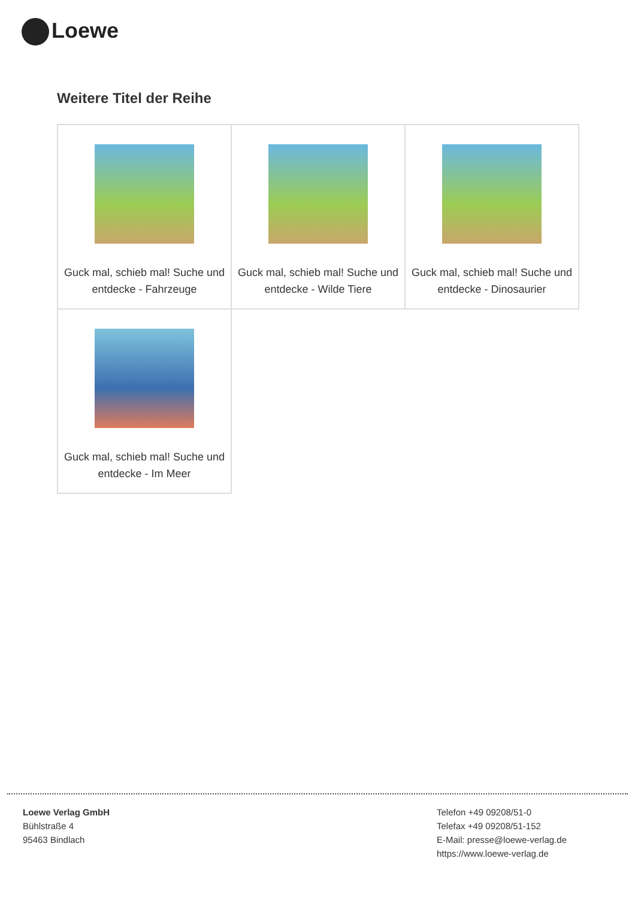Loewe
Weitere Titel der Reihe
| Guck mal, schieb mal! Suche und entdecke - Fahrzeuge | Guck mal, schieb mal! Suche und entdecke - Wilde Tiere | Guck mal, schieb mal! Suche und entdecke - Dinosaurier |
| Guck mal, schieb mal! Suche und entdecke - Im Meer | | |
Loewe Verlag GmbH
Bühlstraße 4
95463 Bindlach
Telefon +49 09208/51-0
Telefax +49 09208/51-152
E-Mail: presse@loewe-verlag.de
https://www.loewe-verlag.de